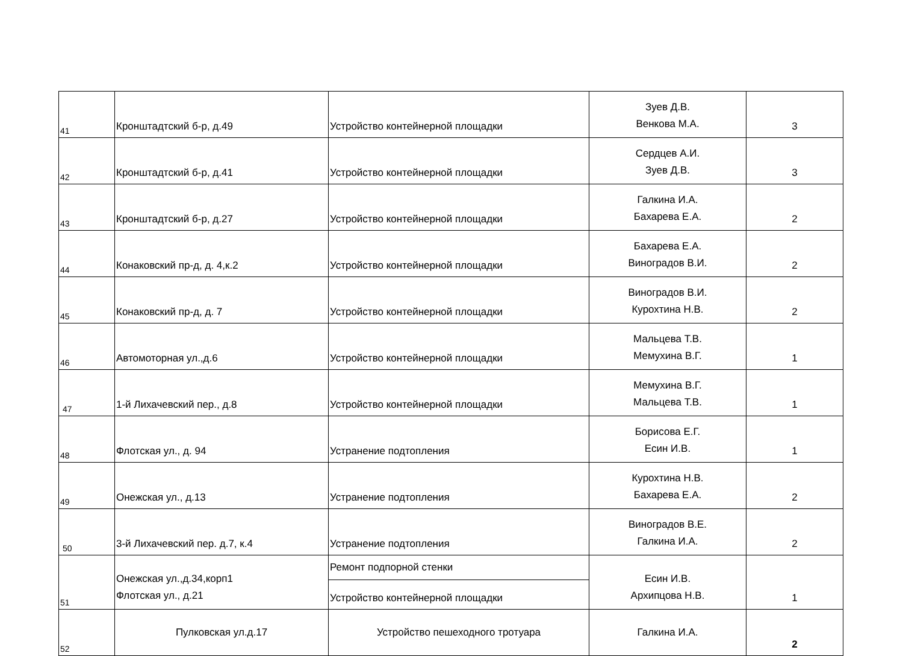| 41 | Кронштадтский б-р, д.49 | Устройство контейнерной площадки | Зуев Д.В. Венкова М.А. | 3 |
| 42 | Кронштадтский б-р, д.41 | Устройство контейнерной площадки | Сердцев А.И. Зуев Д.В. | 3 |
| 43 | Кронштадтский б-р, д.27 | Устройство контейнерной площадки | Галкина И.А. Бахарева Е.А. | 2 |
| 44 | Конаковский пр-д, д. 4,к.2 | Устройство контейнерной площадки | Бахарева Е.А. Виноградов В.И. | 2 |
| 45 | Конаковский пр-д, д. 7 | Устройство контейнерной площадки | Виноградов В.И. Курохтина Н.В. | 2 |
| 46 | Автомоторная ул.,д.6 | Устройство контейнерной площадки | Мальцева Т.В. Мемухина В.Г. | 1 |
| 47 | 1-й Лихачевский пер., д.8 | Устройство контейнерной площадки | Мемухина В.Г. Мальцева Т.В. | 1 |
| 48 | Флотская ул., д. 94 | Устранение подтопления | Борисова Е.Г. Есин И.В. | 1 |
| 49 | Онежская ул., д.13 | Устранение подтопления | Курохтина Н.В. Бахарева Е.А. | 2 |
| 50 | 3-й Лихачевский пер. д.7, к.4 | Устранение подтопления | Виноградов В.Е. Галкина И.А. | 2 |
| 51 | Онежская ул.,д.34,корп1 Флотская ул., д.21 | Ремонт подпорной стенки | Есин И.В. Архипцова Н.В. | 1 |
| | | Устройство контейнерной площадки | | |
| 52 | Пулковская ул.д.17 | Устройство пешеходного тротуара | Галкина И.А. | 2 |